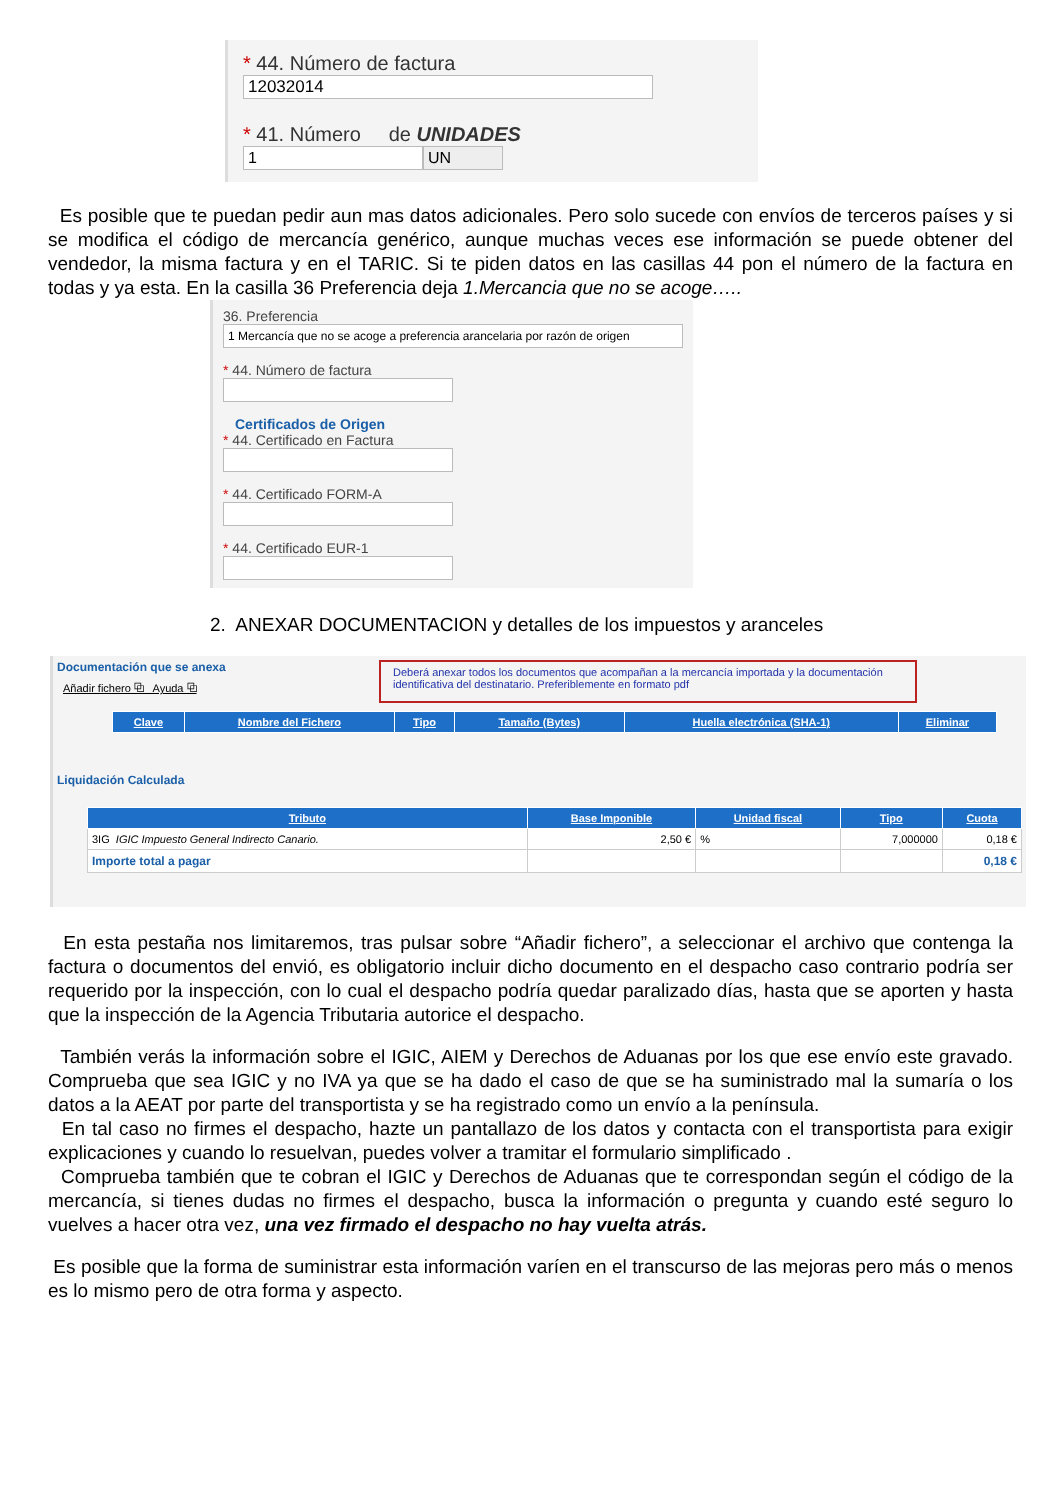* 44. Número de factura
12032014
* 41. Número de UNIDADES
1 UN
Es posible que te puedan pedir aun mas datos adicionales. Pero solo sucede con envíos de terceros países y si se modifica el código de mercancía genérico, aunque muchas veces ese información se puede obtener del vendedor, la misma factura y en el TARIC. Si te piden datos en las casillas 44 pon el número de la factura en todas y ya esta. En la casilla 36 Preferencia deja 1.Mercancia que no se acoge…..
36. Preferencia
1 Mercancía que no se acoge a preferencia arancelaria por razón de origen
* 44. Número de factura
Certificados de Origen
* 44. Certificado en Factura
* 44. Certificado FORM-A
* 44. Certificado EUR-1
2. ANEXAR DOCUMENTACION y detalles de los impuestos y aranceles
Documentación que se anexa
Añadir fichero ⧉ Ayuda ⧉
Deberá anexar todos los documentos que acompañan a la mercancía importada y la documentación identificativa del destinatario. Preferiblemente en formato pdf
| Clave | Nombre del Fichero | Tipo | Tamaño (Bytes) | Huella electrónica (SHA-1) | Eliminar |
| --- | --- | --- | --- | --- | --- |
Liquidación Calculada
| Tributo | Base Imponible | Unidad fiscal | Tipo | Cuota |
| --- | --- | --- | --- | --- |
| 3IG IGIC Impuesto General Indirecto Canario. | 2,50 € | % | 7,000000 | 0,18 € |
| Importe total a pagar | | | | 0,18 € |
En esta pestaña nos limitaremos, tras pulsar sobre “Añadir fichero”, a seleccionar el archivo que contenga la factura o documentos del envió, es obligatorio incluir dicho documento en el despacho caso contrario podría ser requerido por la inspección, con lo cual el despacho podría quedar paralizado días, hasta que se aporten y hasta que la inspección de la Agencia Tributaria autorice el despacho.
También verás la información sobre el IGIC, AIEM y Derechos de Aduanas por los que ese envío este gravado. Comprueba que sea IGIC y no IVA ya que se ha dado el caso de que se ha suministrado mal la sumaría o los datos a la AEAT por parte del transportista y se ha registrado como un envío a la península.
En tal caso no firmes el despacho, hazte un pantallazo de los datos y contacta con el transportista para exigir explicaciones y cuando lo resuelvan, puedes volver a tramitar el formulario simplificado .
Comprueba también que te cobran el IGIC y Derechos de Aduanas que te correspondan según el código de la mercancía, si tienes dudas no firmes el despacho, busca la información o pregunta y cuando esté seguro lo vuelves a hacer otra vez, una vez firmado el despacho no hay vuelta atrás.
Es posible que la forma de suministrar esta información varíen en el transcurso de las mejoras pero más o menos es lo mismo pero de otra forma y aspecto.